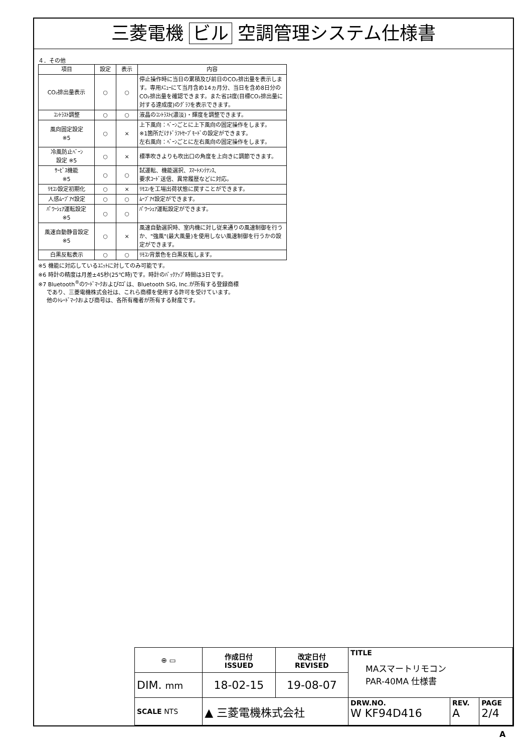三菱電機 ビル 空調管理システム仕様書
４．その他
| 項目 | 設定 | 表示 | 内容 |
| --- | --- | --- | --- |
| CO₂排出量表示 | ○ | ○ | 停止操作時に当日の累積及び前日のCO₂排出量を表示します。専用ﾒﾆｭｰにて当月含め14ヵ月分、当日を含め8日分のCO₂排出量を確認できます。また省ｴﾈ度(目標CO₂排出量に対する達成度)のｸﾞﾗﾌを表示できます。 |
| ｺﾝﾄﾗｽﾄ調整 | ○ | ○ | 液晶のｺﾝﾄﾗｽﾄ(濃淡)・輝度を調整できます。 |
| 風向固定設定 ※5 | ○ | × | 上下風向：ﾍﾞｰﾝごとに上下風向の固定操作をします。 ※1箇所だけﾄﾞﾗﾌﾄｾｰﾌﾞﾓｰﾄﾞの設定ができます。 左右風向：ﾍﾞｰﾝごとに左右風向の固定操作をします。 |
| 冷風防止ﾍﾞｰﾝ 設定 ※5 | ○ | × | 標準吹きよりも吹出口の角度を上向きに調節できます。 |
| ｻｰﾋﾞｽ機能 ※5 | ○ | ○ | 試運転、機能選択、ｽﾏｰﾄﾒﾝﾃﾅﾝｽ、 要求ｺｰﾄﾞ送信、異常履歴などに対応。 |
| ﾘﾓｺﾝ設定初期化 | ○ | × | ﾘﾓｺﾝを工場出荷状態に戻すことができます。 |
| 人感ﾑｰﾌﾞｱｲ設定 | ○ | ○ | ﾑｰﾌﾞｱｲ設定ができます。 |
| ﾊﾟﾜｰｼｪｱ運転設定 ※5 | ○ | ○ | ﾊﾟﾜｰｼｪｱ運転設定ができます。 |
| 風速自動静音設定 ※5 | ○ | × | 風速自動選択時、室内機に対し従来通りの風速制御を行うか、"強風"(最大風量)を使用しない風速制御を行うかの設定ができます。 |
| 白黒反転表示 | ○ | ○ | ﾘﾓｺﾝ背景色を白黒反転します。 |
※5 機能に対応しているﾕﾆｯﾄに対してのみ可能です。
※6 時計の精度は月差±45秒(25℃時)です。時計のﾊﾞｯｸｱｯﾌﾟ時間は3日です。
※7 Bluetooth<sup>®</sup>のﾜｰﾄﾞﾏｰｸおよびﾛｺﾞは、Bluetooth SIG, Inc.が所有する登録商標
であり、三菱電機株式会社は、これら商標を使用する許可を受けています。
他のﾄﾚｰﾄﾞﾏｰｸおよび商号は、各所有権者が所有する財産です。
| ⊕ ▭ | 作成日付 ISSUED | 改定日付 REVISED | TITLE MAスマートリモコン PAR-40MA 仕様書 | | |
| DIM. mm | 18-02-15 | 19-08-07 | | | |
| SCALE NTS | ▲ 三菱電機株式会社 | | DRW.NO. W KF94D416 | REV. A | PAGE 2/4 |
A